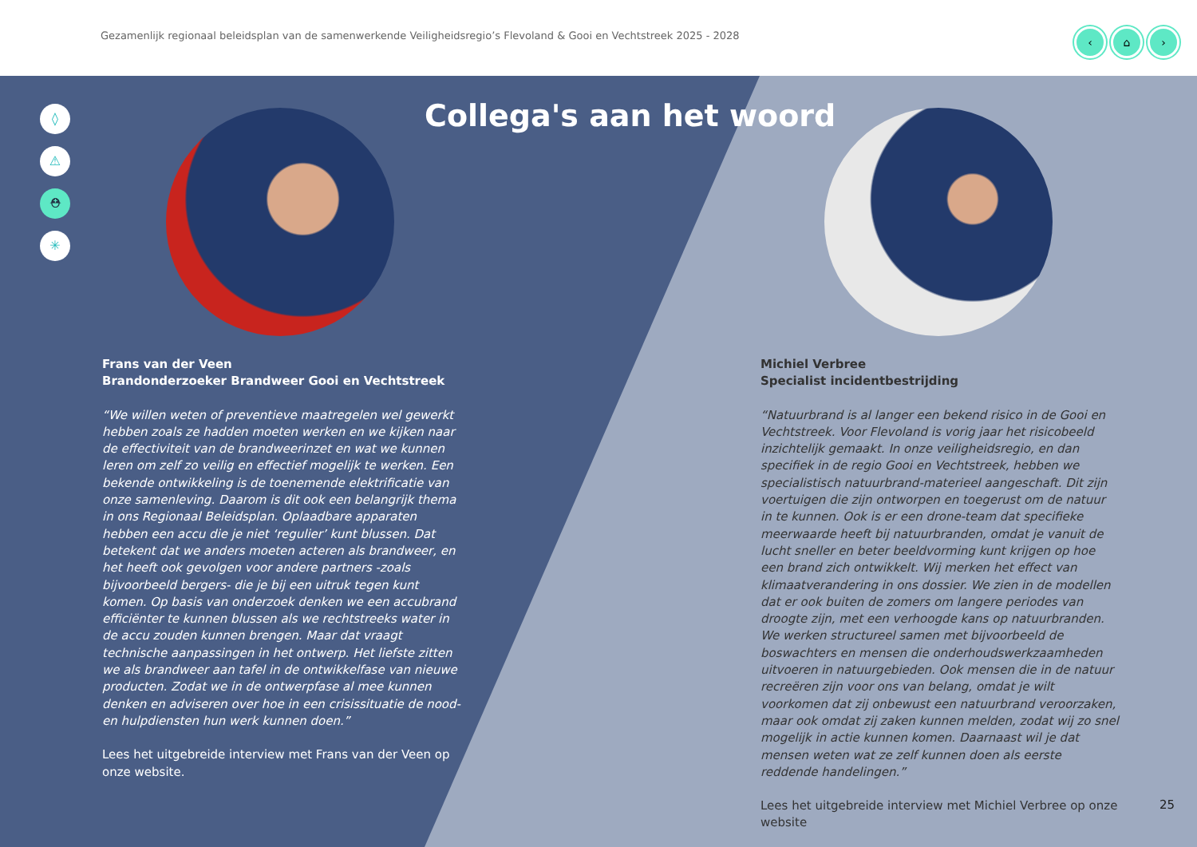Gezamenlijk regionaal beleidsplan van de samenwerkende Veiligheidsregio’s Flevoland & Gooi en Vechtstreek 2025 - 2028
‹ ⌂ ›
◊
⚠
⛑
✳
Collega's aan het woord
Frans van der Veen
Brandonderzoeker Brandweer Gooi en Vechtstreek
“We willen weten of preventieve maatregelen wel gewerkt hebben zoals ze hadden moeten werken en we kijken naar de effectiviteit van de brandweerinzet en wat we kunnen leren om zelf zo veilig en effectief mogelijk te werken. Een bekende ontwikkeling is de toenemende elektrificatie van onze samenleving. Daarom is dit ook een belangrijk thema in ons Regionaal Beleidsplan. Oplaadbare apparaten hebben een accu die je niet ‘regulier’ kunt blussen. Dat betekent dat we anders moeten acteren als brandweer, en het heeft ook gevolgen voor andere partners -zoals bijvoorbeeld bergers- die je bij een uitruk tegen kunt komen. Op basis van onderzoek denken we een accubrand efficiënter te kunnen blussen als we rechtstreeks water in de accu zouden kunnen brengen. Maar dat vraagt technische aanpassingen in het ontwerp. Het liefste zitten we als brandweer aan tafel in de ontwikkelfase van nieuwe producten. Zodat we in de ontwerpfase al mee kunnen denken en adviseren over hoe in een crisissituatie de nood- en hulpdiensten hun werk kunnen doen.”
Lees het uitgebreide interview met Frans van der Veen op onze website.
Michiel Verbree
Specialist incidentbestrijding
“Natuurbrand is al langer een bekend risico in de Gooi en Vechtstreek. Voor Flevoland is vorig jaar het risicobeeld inzichtelijk gemaakt. In onze veiligheidsregio, en dan specifiek in de regio Gooi en Vechtstreek, hebben we specialistisch natuurbrand-materieel aangeschaft. Dit zijn voertuigen die zijn ontworpen en toegerust om de natuur in te kunnen. Ook is er een drone-team dat specifieke meerwaarde heeft bij natuurbranden, omdat je vanuit de lucht sneller en beter beeldvorming kunt krijgen op hoe een brand zich ontwikkelt. Wij merken het effect van klimaatverandering in ons dossier. We zien in de modellen dat er ook buiten de zomers om langere periodes van droogte zijn, met een verhoogde kans op natuurbranden. We werken structureel samen met bijvoorbeeld de boswachters en mensen die onderhoudswerkzaamheden uitvoeren in natuurgebieden. Ook mensen die in de natuur recreëren zijn voor ons van belang, omdat je wilt voorkomen dat zij onbewust een natuurbrand veroorzaken, maar ook omdat zij zaken kunnen melden, zodat wij zo snel mogelijk in actie kunnen komen. Daarnaast wil je dat mensen weten wat ze zelf kunnen doen als eerste reddende handelingen.”
Lees het uitgebreide interview met Michiel Verbree op onze website
25